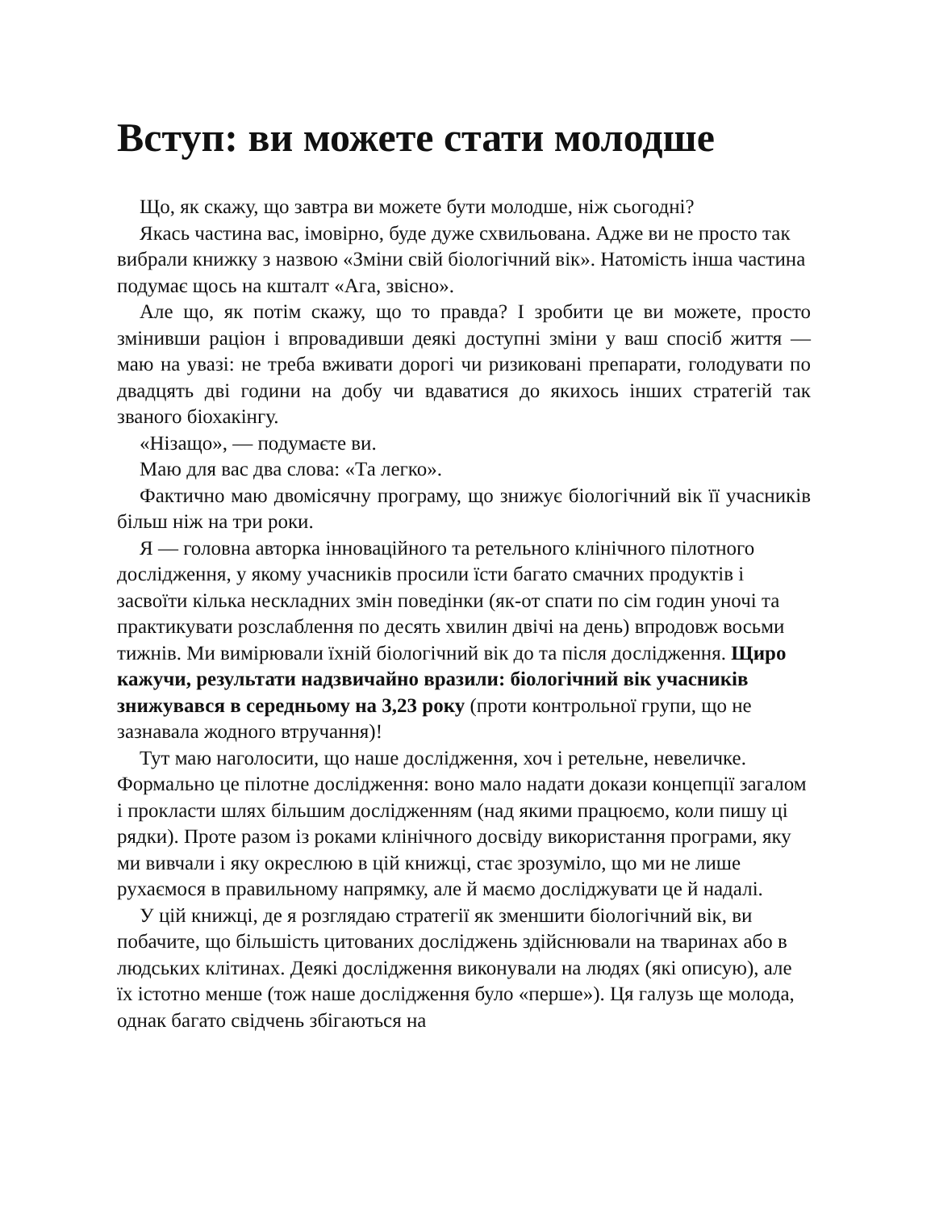Вступ: ви можете стати молодше
Що, як скажу, що завтра ви можете бути молодше, ніж сьогодні?
Якась частина вас, імовірно, буде дуже схвильована. Адже ви не просто так вибрали книжку з назвою «Зміни свій біологічний вік». Натомість інша частина подумає щось на кшталт «Ага, звісно».
Але що, як потім скажу, що то правда? І зробити це ви можете, просто змінивши раціон і впровадивши деякі доступні зміни у ваш спосіб життя — маю на увазі: не треба вживати дорогі чи ризиковані препарати, голодувати по двадцять дві години на добу чи вдаватися до якихось інших стратегій так званого біохакінгу.
«Нізащо», — подумаєте ви.
Маю для вас два слова: «Та легко».
Фактично маю двомісячну програму, що знижує біологічний вік її учасників більш ніж на три роки.
Я — головна авторка інноваційного та ретельного клінічного пілотного дослідження, у якому учасників просили їсти багато смачних продуктів і засвоїти кілька нескладних змін поведінки (як-от спати по сім годин уночі та практикувати розслаблення по десять хвилин двічі на день) впродовж восьми тижнів. Ми вимірювали їхній біологічний вік до та після дослідження. Щиро кажучи, результати надзвичайно вразили: біологічний вік учасників знижувався в середньому на 3,23 року (проти контрольної групи, що не зазнавала жодного втручання)!
Тут маю наголосити, що наше дослідження, хоч і ретельне, невеличке. Формально це пілотне дослідження: воно мало надати докази концепції загалом і прокласти шлях більшим дослідженням (над якими працюємо, коли пишу ці рядки). Проте разом із роками клінічного досвіду використання програми, яку ми вивчали і яку окреслюю в цій книжці, стає зрозуміло, що ми не лише рухаємося в правильному напрямку, але й маємо досліджувати це й надалі.
У цій книжці, де я розглядаю стратегії як зменшити біологічний вік, ви побачите, що більшість цитованих досліджень здійснювали на тваринах або в людських клітинах. Деякі дослідження виконували на людях (які описую), але їх істотно менше (тож наше дослідження було «перше»). Ця галузь ще молода, однак багато свідчень збігаються на